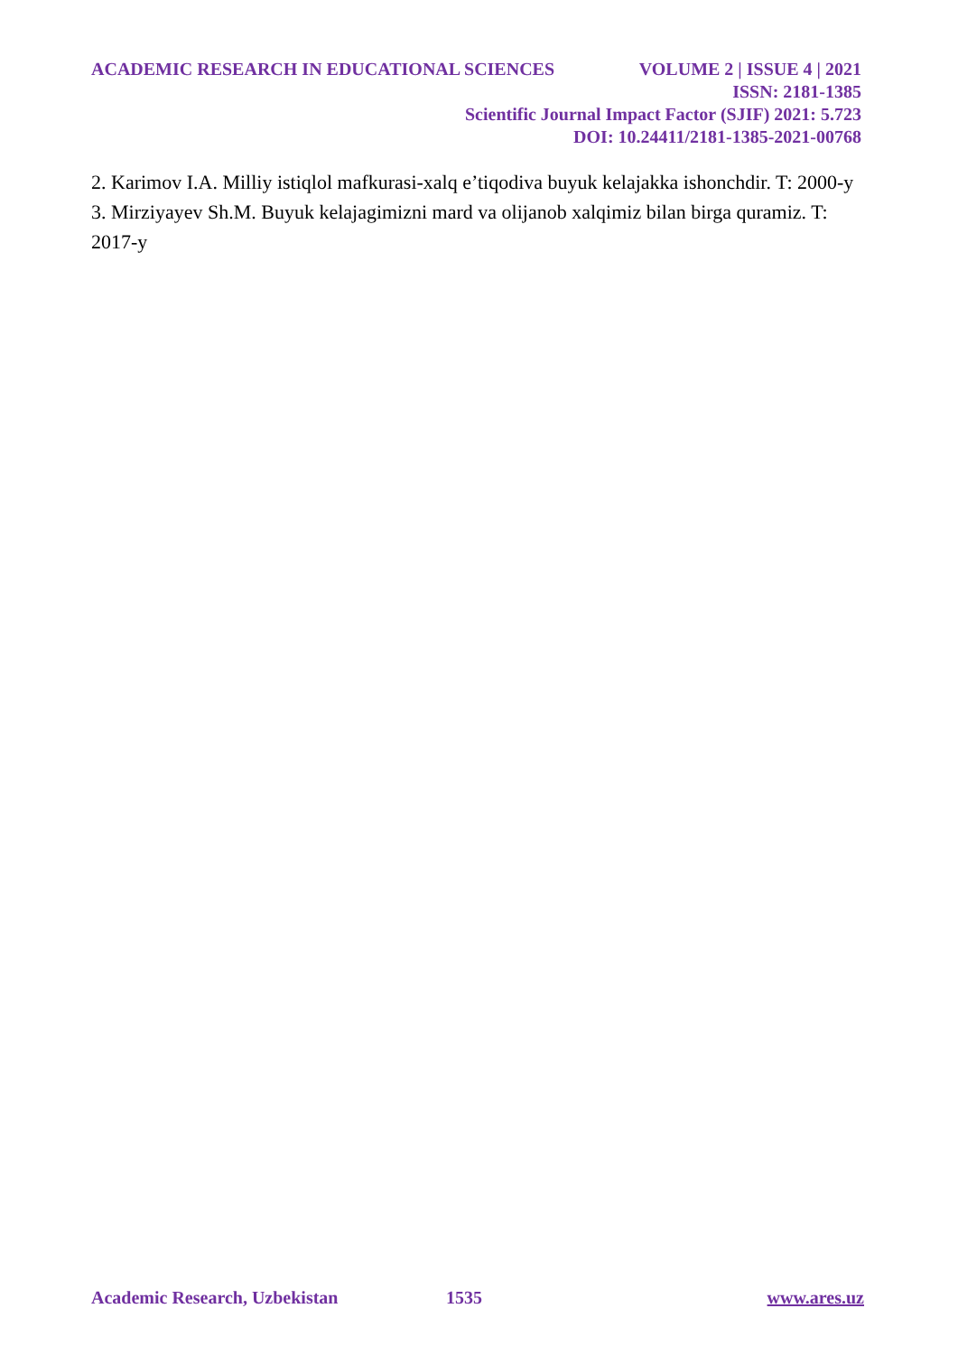ACADEMIC RESEARCH IN EDUCATIONAL SCIENCES VOLUME 2 | ISSUE 4 | 2021
ISSN: 2181-1385
Scientific Journal Impact Factor (SJIF) 2021: 5.723
DOI: 10.24411/2181-1385-2021-00768
2. Karimov I.A. Milliy istiqlol mafkurasi-xalq e’tiqodiva buyuk kelajakka ishonchdir. T: 2000-y
3. Mirziyayev Sh.M. Buyuk kelajagimizni mard va olijanob xalqimiz bilan birga quramiz. T: 2017-y
Academic Research, Uzbekistan 1535 www.ares.uz